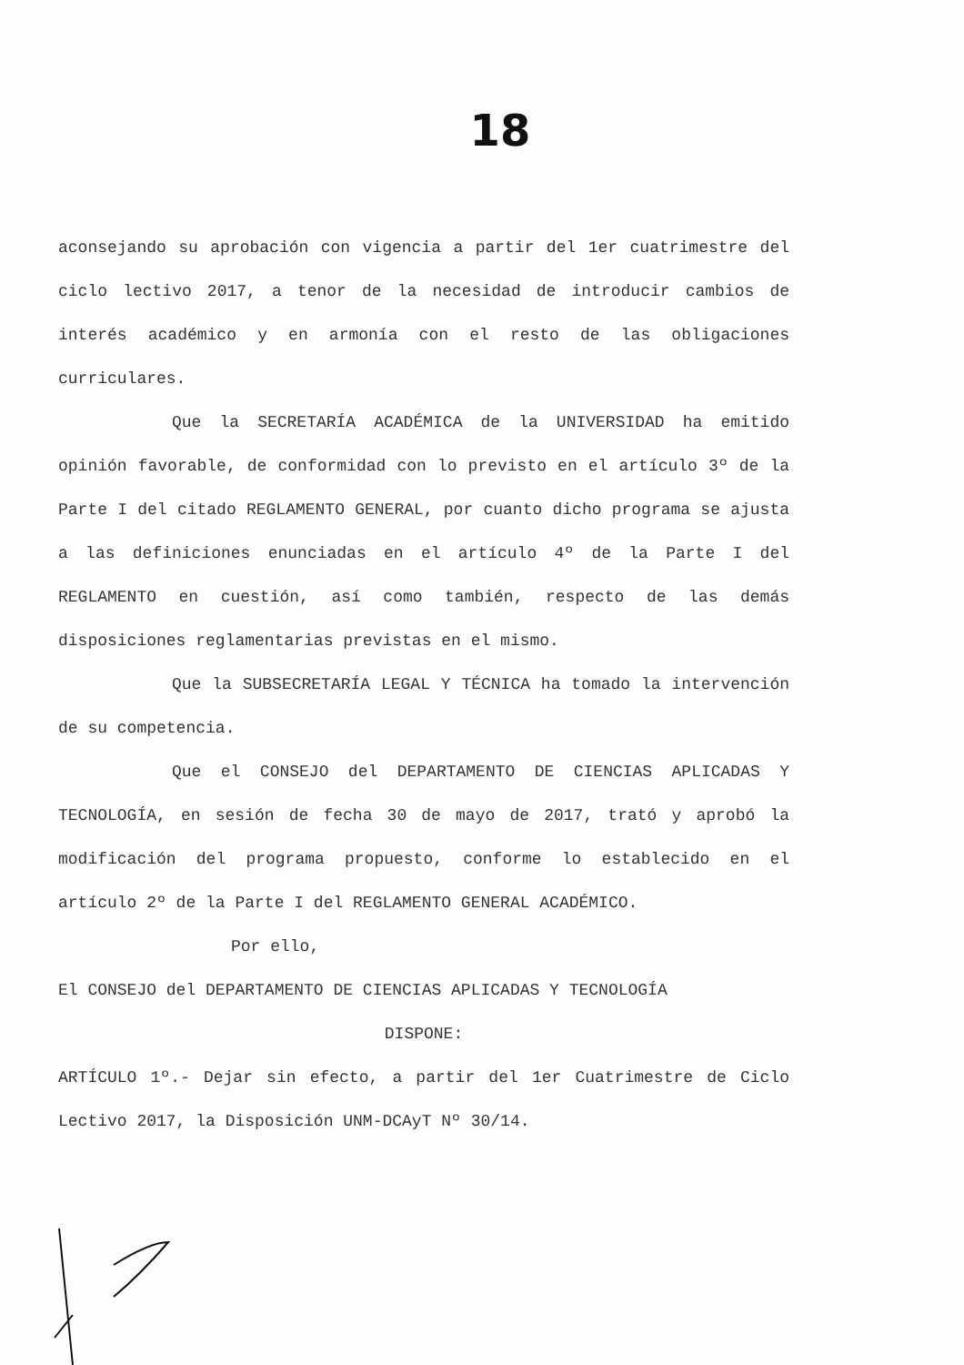18
aconsejando su aprobación con vigencia a partir del 1er cuatrimestre del ciclo lectivo 2017, a tenor de la necesidad de introducir cambios de interés académico y en armonía con el resto de las obligaciones curriculares.
Que la SECRETARÍA ACADÉMICA de la UNIVERSIDAD ha emitido opinión favorable, de conformidad con lo previsto en el artículo 3º de la Parte I del citado REGLAMENTO GENERAL, por cuanto dicho programa se ajusta a las definiciones enunciadas en el artículo 4º de la Parte I del REGLAMENTO en cuestión, así como también, respecto de las demás disposiciones reglamentarias previstas en el mismo.
Que la SUBSECRETARÍA LEGAL Y TÉCNICA ha tomado la intervención de su competencia.
Que el CONSEJO del DEPARTAMENTO DE CIENCIAS APLICADAS Y TECNOLOGÍA, en sesión de fecha 30 de mayo de 2017, trató y aprobó la modificación del programa propuesto, conforme lo establecido en el artículo 2º de la Parte I del REGLAMENTO GENERAL ACADÉMICO.
Por ello,
El CONSEJO del DEPARTAMENTO DE CIENCIAS APLICADAS Y TECNOLOGÍA
DISPONE:
ARTÍCULO 1º.- Dejar sin efecto, a partir del 1er Cuatrimestre de Ciclo Lectivo 2017, la Disposición UNM-DCAyT Nº 30/14.